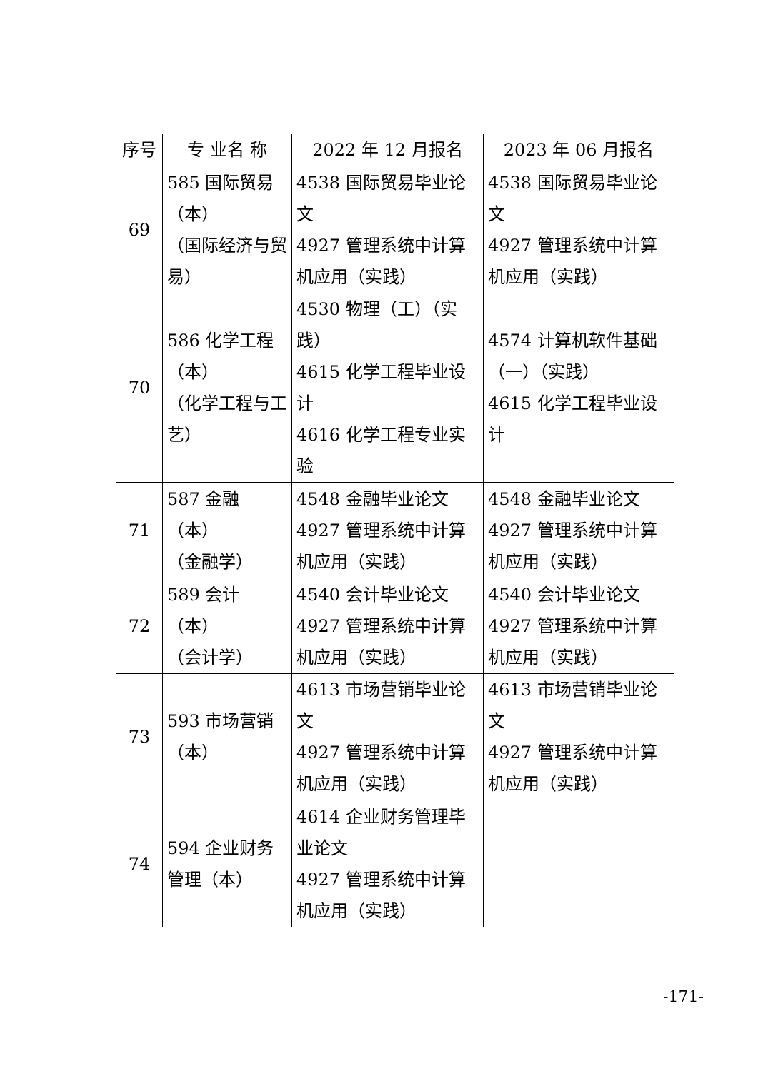| 序号 | 专 业名 称 | 2022 年 12 月报名 | 2023 年 06 月报名 |
| --- | --- | --- | --- |
| 69 | 585 国际贸易（本） （国际经济与贸易） | 4538 国际贸易毕业论文 4927 管理系统中计算机应用（实践） | 4538 国际贸易毕业论文 4927 管理系统中计算机应用（实践） |
| 70 | 586 化学工程（本） （化学工程与工艺） | 4530 物理（工）（实践） 4615 化学工程毕业设计 4616 化学工程专业实验 | 4574 计算机软件基础（一）（实践） 4615 化学工程毕业设计 |
| 71 | 587 金融（本） （金融学） | 4548 金融毕业论文 4927 管理系统中计算机应用（实践） | 4548 金融毕业论文 4927 管理系统中计算机应用（实践） |
| 72 | 589 会计（本） （会计学） | 4540 会计毕业论文 4927 管理系统中计算机应用（实践） | 4540 会计毕业论文 4927 管理系统中计算机应用（实践） |
| 73 | 593 市场营销（本） | 4613 市场营销毕业论文 4927 管理系统中计算机应用（实践） | 4613 市场营销毕业论文 4927 管理系统中计算机应用（实践） |
| 74 | 594 企业财务管理（本） | 4614 企业财务管理毕业论文 4927 管理系统中计算机应用（实践） | |
-171-